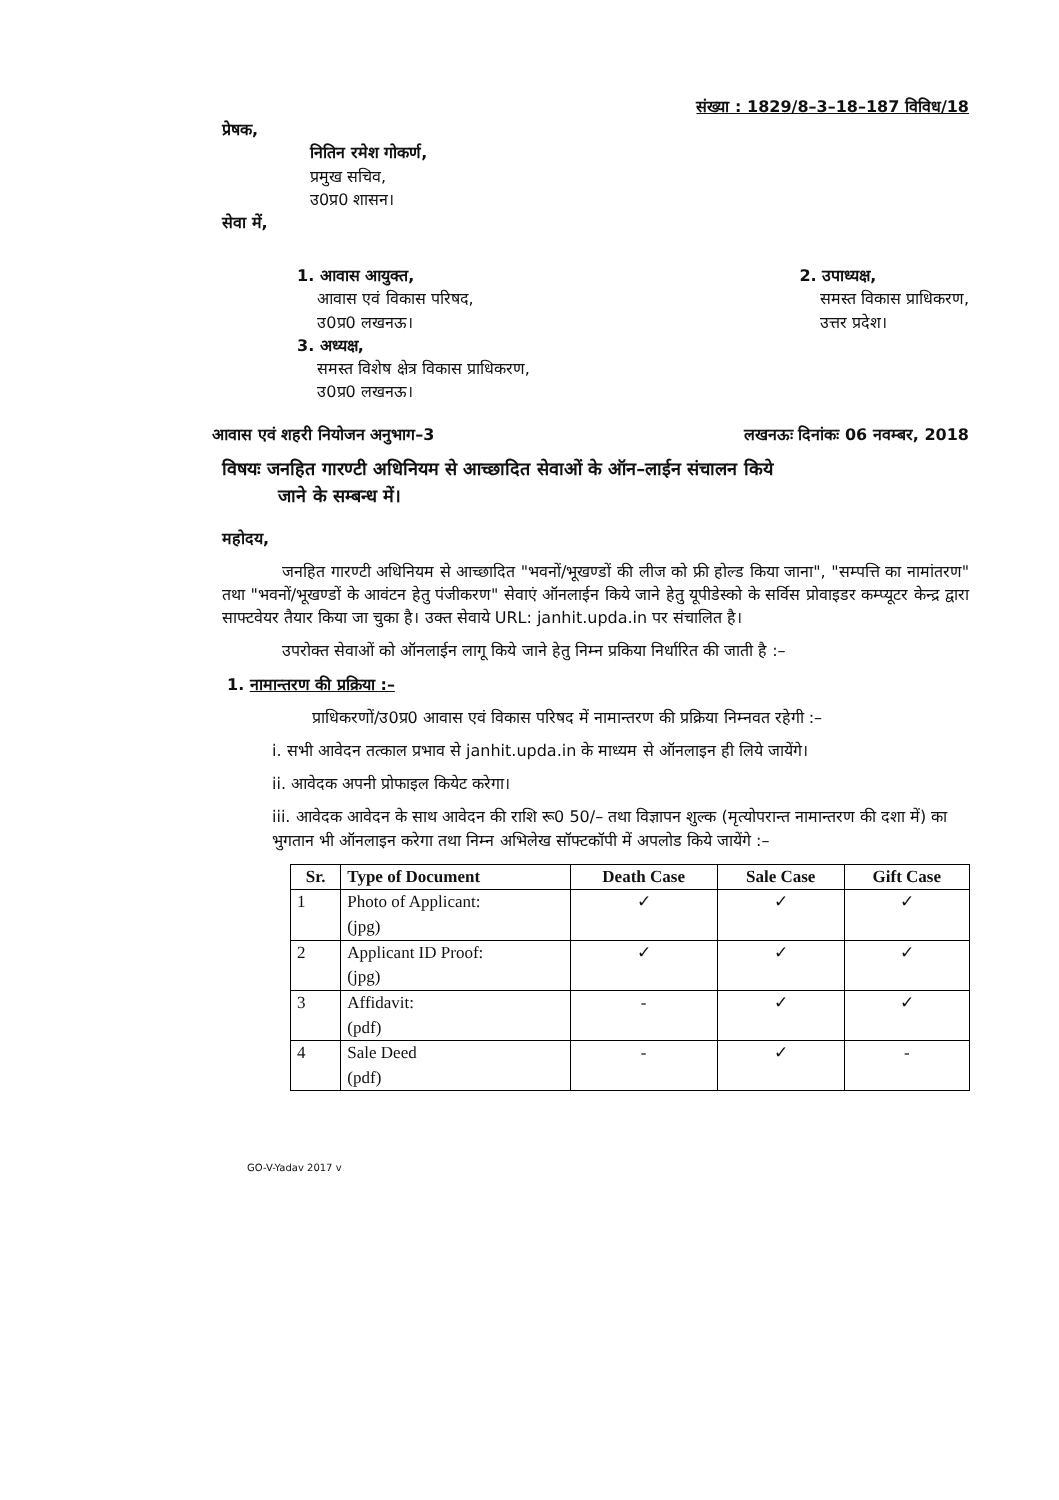संख्या : 1829/8–3–18–187 विविध/18
प्रेषक,
नितिन रमेश गोकर्ण,
प्रमुख सचिव,
उ0प्र0 शासन।
सेवा में,
1. आवास आयुक्त,
आवास एवं विकास परिषद,
उ0प्र0 लखनऊ।
3. अध्यक्ष,
समस्त विशेष क्षेत्र विकास प्राधिकरण,
उ0प्र0 लखनऊ।
2. उपाध्यक्ष,
समस्त विकास प्राधिकरण,
उत्तर प्रदेश।
आवास एवं शहरी नियोजन अनुभाग–3 लखनऊः दिनांकः 06 नवम्बर, 2018
विषयः जनहित गारण्टी अधिनियम से आच्छादित सेवाओं के ऑन–लाईन संचालन किये
जाने के सम्बन्ध में।
महोदय,
जनहित गारण्टी अधिनियम से आच्छादित "भवनों/भूखण्डों की लीज को फ्री होल्ड किया जाना", "सम्पत्ति का नामांतरण" तथा "भवनों/भूखण्डों के आवंटन हेतु पंजीकरण" सेवाएं ऑनलाईन किये जाने हेतु यूपीडेस्को के सर्विस प्रोवाइडर कम्प्यूटर केन्द्र द्वारा साफ्टवेयर तैयार किया जा चुका है। उक्त सेवाये URL: janhit.upda.in पर संचालित है।
उपरोक्त सेवाओं को ऑनलाईन लागू किये जाने हेतु निम्न प्रकिया निर्धारित की जाती है :–
1. नामान्तरण की प्रक्रिया :–
प्राधिकरणों/उ0प्र0 आवास एवं विकास परिषद में नामान्तरण की प्रक्रिया निम्नवत रहेगी :–
i. सभी आवेदन तत्काल प्रभाव से janhit.upda.in के माध्यम से ऑनलाइन ही लिये जायेंगे।
ii. आवेदक अपनी प्रोफाइल कियेट करेगा।
iii. आवेदक आवेदन के साथ आवेदन की राशि रू0 50/– तथा विज्ञापन शुल्क (मृत्योपरान्त नामान्तरण की दशा में) का भुगतान भी ऑनलाइन करेगा तथा निम्न अभिलेख सॉफ्टकॉपी में अपलोड किये जायेंगे :–
| Sr. | Type of Document | Death Case | Sale Case | Gift Case |
| --- | --- | --- | --- | --- |
| 1 | Photo of Applicant: (jpg) | ✓ | ✓ | ✓ |
| 2 | Applicant ID Proof: (jpg) | ✓ | ✓ | ✓ |
| 3 | Affidavit: (pdf) | - | ✓ | ✓ |
| 4 | Sale Deed (pdf) | - | ✓ | - |
GO-V-Yadav 2017 v